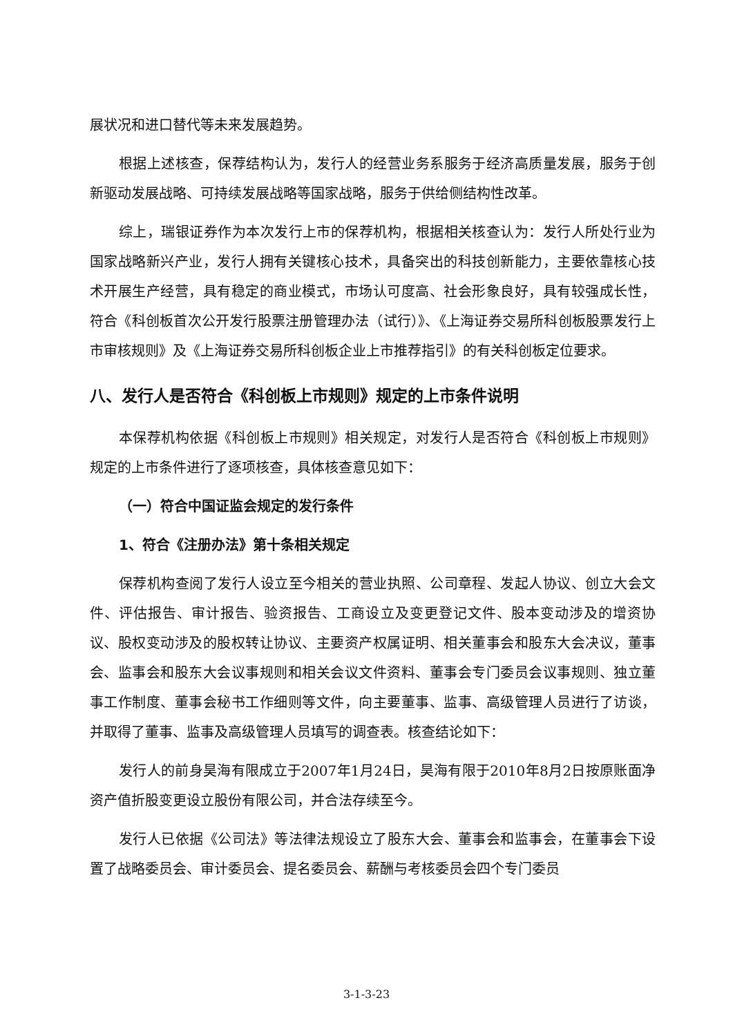展状况和进口替代等未来发展趋势。
根据上述核查，保荐结构认为，发行人的经营业务系服务于经济高质量发展，服务于创新驱动发展战略、可持续发展战略等国家战略，服务于供给侧结构性改革。
综上，瑞银证券作为本次发行上市的保荐机构，根据相关核查认为：发行人所处行业为国家战略新兴产业，发行人拥有关键核心技术，具备突出的科技创新能力，主要依靠核心技术开展生产经营，具有稳定的商业模式，市场认可度高、社会形象良好，具有较强成长性，符合《科创板首次公开发行股票注册管理办法（试行）》、《上海证券交易所科创板股票发行上市审核规则》及《上海证券交易所科创板企业上市推荐指引》的有关科创板定位要求。
八、发行人是否符合《科创板上市规则》规定的上市条件说明
本保荐机构依据《科创板上市规则》相关规定，对发行人是否符合《科创板上市规则》规定的上市条件进行了逐项核查，具体核查意见如下：
（一）符合中国证监会规定的发行条件
1、符合《注册办法》第十条相关规定
保荐机构查阅了发行人设立至今相关的营业执照、公司章程、发起人协议、创立大会文件、评估报告、审计报告、验资报告、工商设立及变更登记文件、股本变动涉及的增资协议、股权变动涉及的股权转让协议、主要资产权属证明、相关董事会和股东大会决议，董事会、监事会和股东大会议事规则和相关会议文件资料、董事会专门委员会议事规则、独立董事工作制度、董事会秘书工作细则等文件，向主要董事、监事、高级管理人员进行了访谈，并取得了董事、监事及高级管理人员填写的调查表。核查结论如下：
发行人的前身昊海有限成立于2007年1月24日，昊海有限于2010年8月2日按原账面净资产值折股变更设立股份有限公司，并合法存续至今。
发行人已依据《公司法》等法律法规设立了股东大会、董事会和监事会，在董事会下设置了战略委员会、审计委员会、提名委员会、薪酬与考核委员会四个专门委员
3-1-3-23